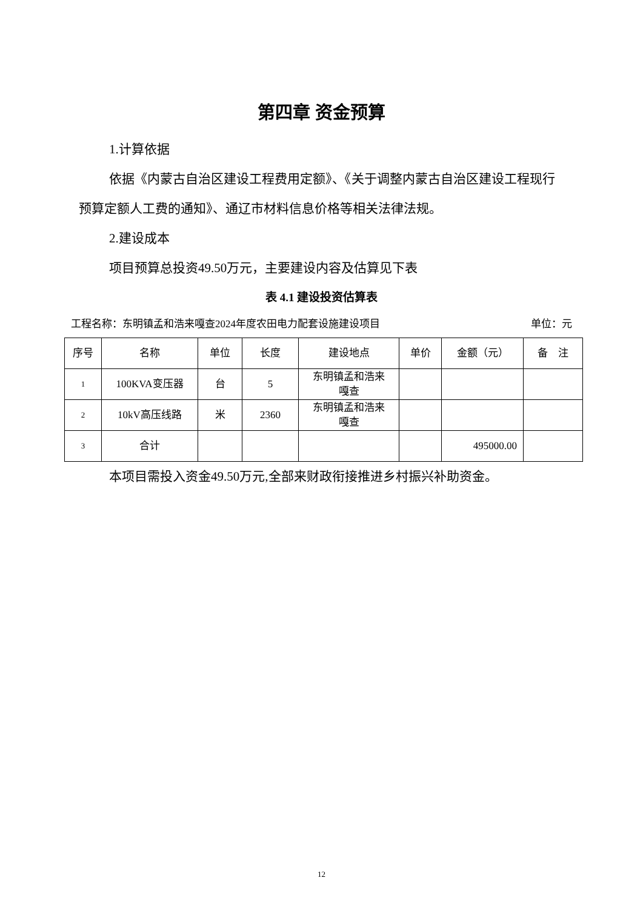第四章 资金预算
1.计算依据
依据《内蒙古自治区建设工程费用定额》、《关于调整内蒙古自治区建设工程现行预算定额人工费的通知》、通辽市材料信息价格等相关法律法规。
2.建设成本
项目预算总投资49.50万元，主要建设内容及估算见下表
表 4.1 建设投资估算表
工程名称：东明镇孟和浩来嘎查2024年度农田电力配套设施建设项目 单位：元
| 序号 | 名称 | 单位 | 长度 | 建设地点 | 单价 | 金额（元） | 备 注 |
| --- | --- | --- | --- | --- | --- | --- | --- |
| 1 | 100KVA变压器 | 台 | 5 | 东明镇孟和浩来 嘎查 | | | |
| 2 | 10kV高压线路 | 米 | 2360 | 东明镇孟和浩来 嘎查 | | | |
| 3 | 合计 | | | | | 495000.00 | |
本项目需投入资金49.50万元,全部来财政衔接推进乡村振兴补助资金。
12